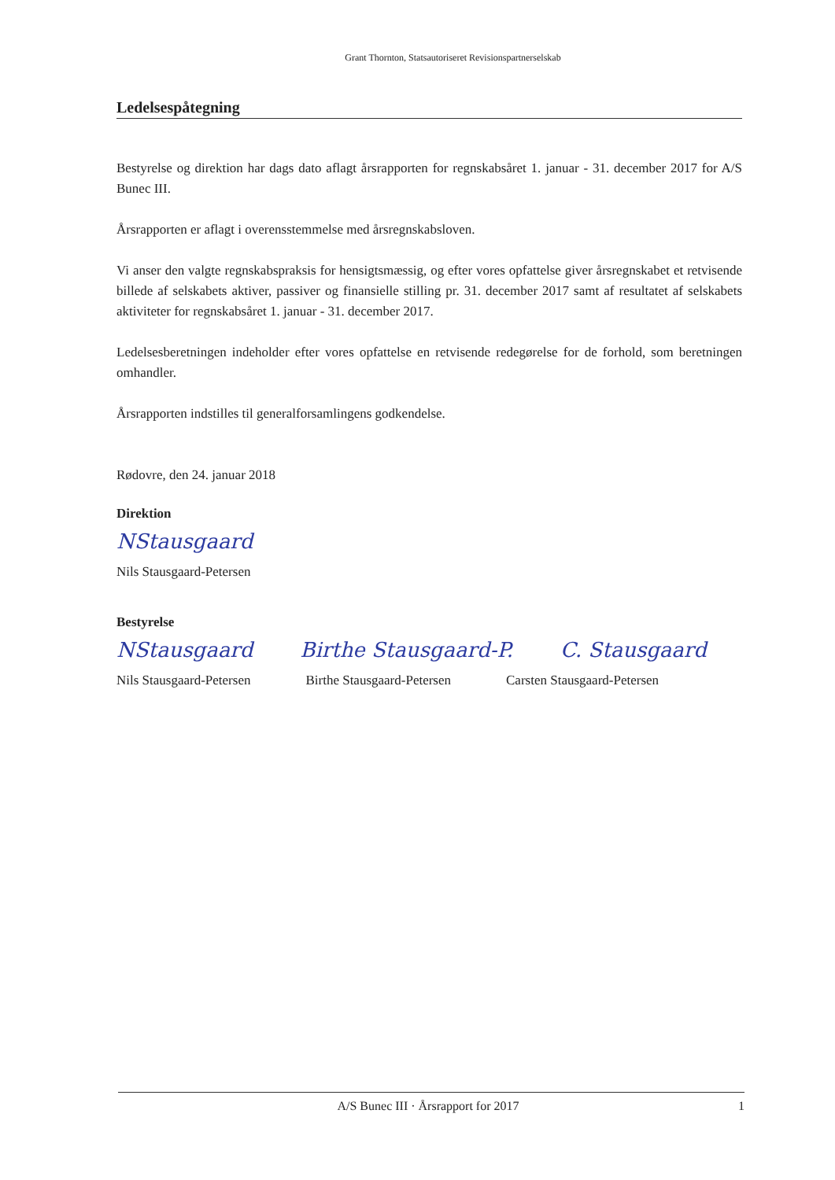Grant Thornton, Statsautoriseret Revisionspartnerselskab
Ledelsespåtegning
Bestyrelse og direktion har dags dato aflagt årsrapporten for regnskabsåret 1. januar - 31. december 2017 for A/S Bunec III.
Årsrapporten er aflagt i overensstemmelse med årsregnskabsloven.
Vi anser den valgte regnskabspraksis for hensigtsmæssig, og efter vores opfattelse giver årsregnskabet et retvisende billede af selskabets aktiver, passiver og finansielle stilling pr. 31. december 2017 samt af resultatet af selskabets aktiviteter for regnskabsåret 1. januar - 31. december 2017.
Ledelsesberetningen indeholder efter vores opfattelse en retvisende redegørelse for de forhold, som beretningen omhandler.
Årsrapporten indstilles til generalforsamlingens godkendelse.
Rødovre, den 24. januar 2018
Direktion
NStausgaard
Nils Stausgaard-Petersen
Bestyrelse
NStausgaard Birthe Stausgaard-P. C. Stausgaard
Nils Stausgaard-Petersen Birthe Stausgaard-Petersen Carsten Stausgaard-Petersen
A/S Bunec III · Årsrapport for 2017 1